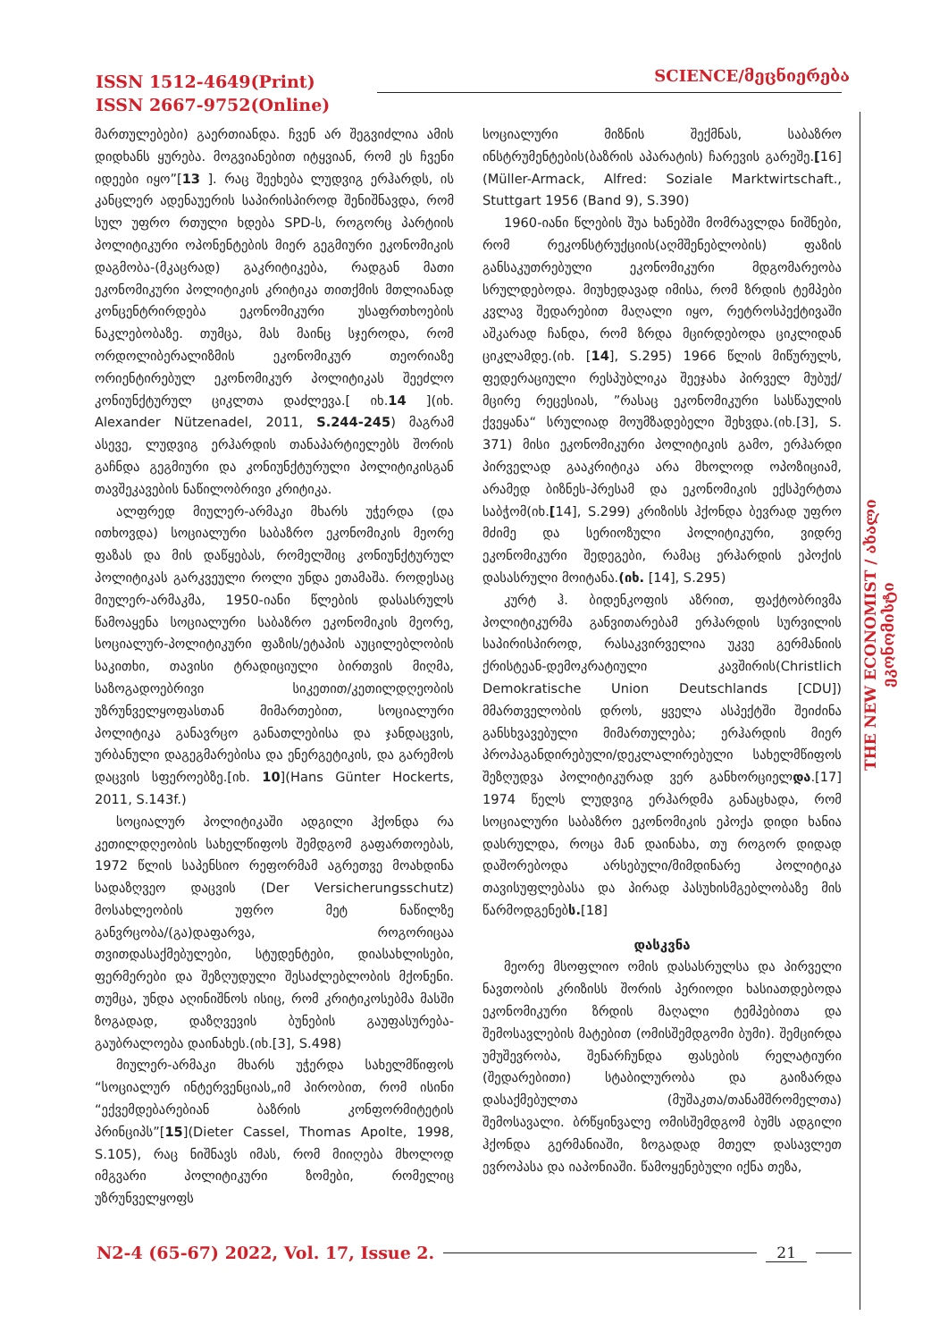ISSN 1512-4649(Print)
ISSN 2667-9752(Online)
SCIENCE/მეცნიერება
THE NEW ECONOMIST / ახალი ეკონომისტი
მართულებები) გაერთიანდა. ჩვენ არ შეგვიძლია ამის დიდხანს ყურება. მოგვიანებით იტყვიან, რომ ეს ჩვენი იდეები იყო”[13 ]. რაც შეეხება ლუდვიგ ერჰარდს, ის კანცლერ ადენაუერის საპირისპიროდ შენიშნავდა, რომ სულ უფრო რთული ხდება SPD-ს, როგორც პარტიის პოლიტიკური ოპონენტების მიერ გეგმიური ეკონომიკის დაგმობა-(მკაცრად) გაკრიტიკება, რადგან მათი ეკონომიკური პოლიტიკის კრიტიკა თითქმის მთლიანად კონცენტრირდება ეკონომიკური უსაფრთხოების ნაკლებობაზე. თუმცა, მას მაინც სჯეროდა, რომ ორდოლიბერალიზმის ეკონომიკურ თეორიაზე ორიენტირებულ ეკონომიკურ პოლიტიკას შეეძლო კონიუნქტურულ ციკლთა დაძლევა.[ იხ.14 ](იხ. Alexander Nützenadel, 2011, S.244-245) მაგრამ ასევე, ლუდვიგ ერჰარდის თანაპარტიელებს შორის გაჩნდა გეგმიური და კონიუნქტურული პოლიტიკისგან თავშეკავების ნაწილობრივი კრიტიკა.
ალფრედ მიულერ-არმაკი მხარს უჭერდა (და ითხოვდა) სოციალური საბაზრო ეკონომიკის მეორე ფაზას და მის დაწყებას, რომელშიც კონიუნქტურულ პოლიტიკას გარკვეული როლი უნდა ეთამაშა. როდესაც მიულერ-არმაკმა, 1950-იანი წლების დასასრულს წამოაყენა სოციალური საბაზრო ეკონომიკის მეორე, სოციალურ-პოლიტიკური ფაზის/ეტაპის აუცილებლობის საკითხი, თავისი ტრადიციული ბირთვის მიღმა, საზოგადოებრივი სიკეთით/კეთილდღეობის უზრუნველყოფასთან მიმართებით, სოციალური პოლიტიკა განავრცო განათლებისა და ჯანდაცვის, ურბანული დაგეგმარებისა და ენერგეტიკის, და გარემოს დაცვის სფეროებზე.[იხ. 10](Hans Günter Hockerts, 2011, S.143f.)
სოციალურ პოლიტიკაში ადგილი ჰქონდა რა კეთილდღეობის სახელწიფოს შემდგომ გაფართოებას, 1972 წლის საპენსიო რეფორმამ აგრეთვე მოახდინა სადაზღვეო დაცვის (Der Versicherungsschutz) მოსახლეობის უფრო მეტ ნაწილზე განვრცობა/(გა)დაფარვა, როგორიცაა თვითდასაქმებულები, სტუდენტები, დიასახლისები, ფერმერები და შეზღუდული შესაძლებლობის მქონენი. თუმცა, უნდა აღინიშნოს ისიც, რომ კრიტიკოსებმა მასში ზოგადად, დაზღვევის ბუნების გაუფასურება-გაუბრალოება დაინახეს.(იხ.[3], S.498)
მიულერ-არმაკი მხარს უჭერდა სახელმწიფოს “სოციალურ ინტერვენციას„იმ პირობით, რომ ისინი “ექვემდებარებიან ბაზრის კონფორმიტეტის პრინციპს”[15](Dieter Cassel, Thomas Apolte, 1998, S.105), რაც ნიშნავს იმას, რომ მიიღება მხოლოდ იმგვარი პოლიტიკური ზომები, რომელიც უზრუნველყოფს
სოციალური მიზნის შექმნას, საბაზრო ინსტრუმენტების(ბაზრის აპარატის) ჩარევის გარეშე.[16] (Müller-Armack, Alfred: Soziale Marktwirtschaft., Stuttgart 1956 (Band 9), S.390)
1960-იანი წლების შუა ხანებში მომრავლდა ნიშნები, რომ რეკონსტრუქციის(აღმშენებლობის) ფაზის განსაკუთრებული ეკონომიკური მდგომარეობა სრულდებოდა. მიუხედავად იმისა, რომ ზრდის ტემპები კვლავ შედარებით მაღალი იყო, რეტროსპექტივაში აშკარად ჩანდა, რომ ზრდა მცირდებოდა ციკლიდან ციკლამდე.(იხ. [14], S.295) 1966 წლის მიწურულს, ფედერაციული რესპუბლიკა შეეჯახა პირველ მუბუქ/მცირე რეცესიას, ”რასაც ეკონომიკური სასწაულის ქვეყანა“ სრულიად მოუმზადებელი შეხვდა.(იხ.[3], S. 371) მისი ეკონომიკური პოლიტიკის გამო, ერჰარდი პირველად გააკრიტიკა არა მხოლოდ ოპოზიციამ, არამედ ბიზნეს-პრესამ და ეკონომიკის ექსპერტთა საბჭომ(იხ.[14], S.299) კრიზისს ჰქონდა ბევრად უფრო მძიმე და სერიოზული პოლიტიკური, ვიდრე ეკონომიკური შედეგები, რამაც ერჰარდის ეპოქის დასასრული მოიტანა.(იხ. [14], S.295)
კურტ ჰ. ბიდენკოფის აზრით, ფაქტობრივმა პოლიტიკურმა განვითარებამ ერჰარდის სურვილის საპირისპიროდ, რასაკვირველია უკვე გერმანიის ქრისტეან-დემოკრატიული კავშირის(Christlich Demokratische Union Deutschlands [CDU]) მმართველობის დროს, ყველა ასპექტში შეიძინა განსხვავებული მიმართულება; ერჰარდის მიერ პროპაგანდირებული/დეკლალირებული სახელმწიფოს შეზღუდვა პოლიტიკურად ვერ განხორციელდა.[17] 1974 წელს ლუდვიგ ერჰარდმა განაცხადა, რომ სოციალური საბაზრო ეკონომიკის ეპოქა დიდი ხანია დასრულდა, როცა მან დაინახა, თუ როგორ დიდად დაშორებოდა არსებული/მიმდინარე პოლიტიკა თავისუფლებასა და პირად პასუხისმგებლობაზე მის წარმოდგენებს.[18]
დასკვნა
მეორე მსოფლიო ომის დასასრულსა და პირველი ნავთობის კრიზისს შორის პერიოდი ხასიათდებოდა ეკონომიკური ზრდის მაღალი ტემპებითა და შემოსავლების მატებით (ომისშემდგომი ბუმი). შემცირდა უმუშევრობა, შენარჩუნდა ფასების რელატიური (შედარებითი) სტაბილურობა და გაიზარდა დასაქმებულთა (მუშაკთა/თანამშრომელთა) შემოსავალი. ბრწყინვალე ომისშემდგომ ბუმს ადგილი ჰქონდა გერმანიაში, ზოგადად მთელ დასავლეთ ევროპასა და იაპონიაში. წამოყენებული იქნა თეზა,
N2-4 (65-67) 2022, Vol. 17, Issue 2. 21